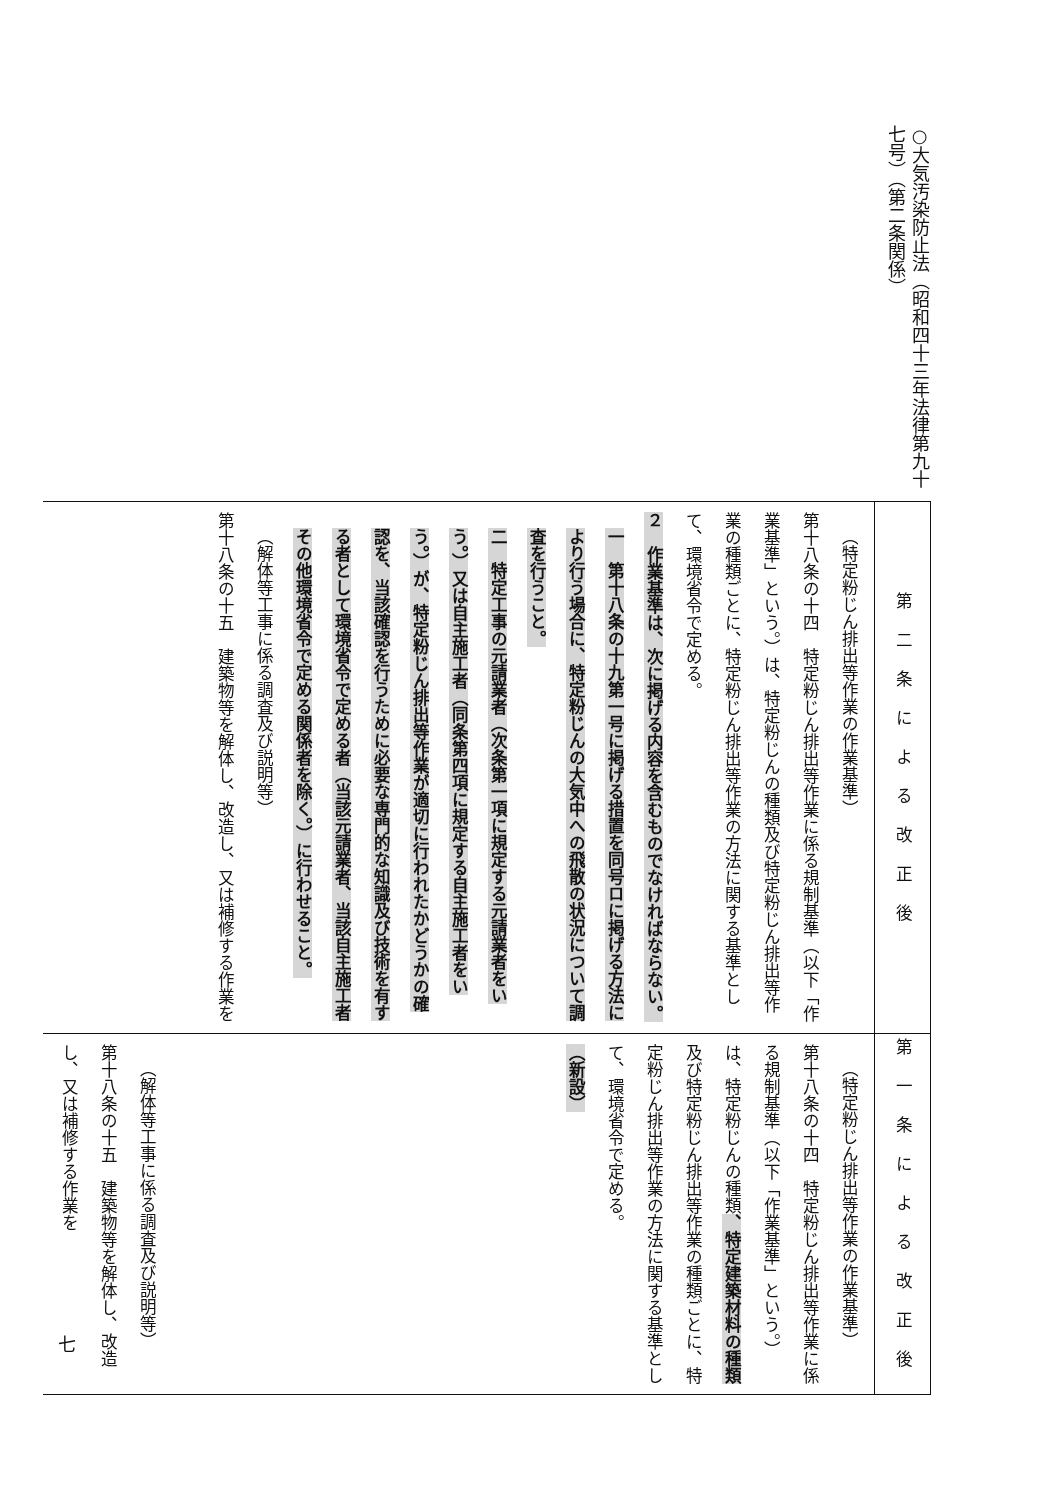○大気汚染防止法（昭和四十三年法律第九十七号）（第二条関係）
| 第二条による改正後 | 第一条による改正後 |
| （特定粉じん排出等作業の作業基準） 第十八条の十四 特定粉じん排出等作業に係る規制基準（以下「作業基準」という。）は、特定粉じんの種類及び特定粉じん排出等作業の種類ごとに、特定粉じん排出等作業の方法に関する基準として、環境省令で定める。 ２ 作業基準は、次に掲げる内容を含むものでなければならない。 一 第十八条の十九第一号に掲げる措置を同号ロに掲げる方法により行う場合に、特定粉じんの大気中への飛散の状況について調査を行うこと。 二 特定工事の元請業者（次条第一項に規定する元請業者をいう。）又は自主施工者（同条第四項に規定する自主施工者をいう。）が、特定粉じん排出等作業が適切に行われたかどうかの確認を、当該確認を行うために必要な専門的な知識及び技術を有する者として環境省令で定める者（当該元請業者、当該自主施工者その他環境省令で定める関係者を除く。）に行わせること。 （解体等工事に係る調査及び説明等） 第十八条の十五 建築物等を解体し、改造し、又は補修する作業を | （特定粉じん排出等作業の作業基準） 第十八条の十四 特定粉じん排出等作業に係る規制基準（以下「作業基準」という。）は、特定粉じんの種類 、特定建築材料の種類 及び特定粉じん排出等作業の種類ごとに、特定粉じん排出等作業の方法に関する基準として、環境省令で定める。 （新設） （解体等工事に係る調査及び説明等） 第十八条の十五 建築物等を解体し、改造し、又は補修する作業を |
七